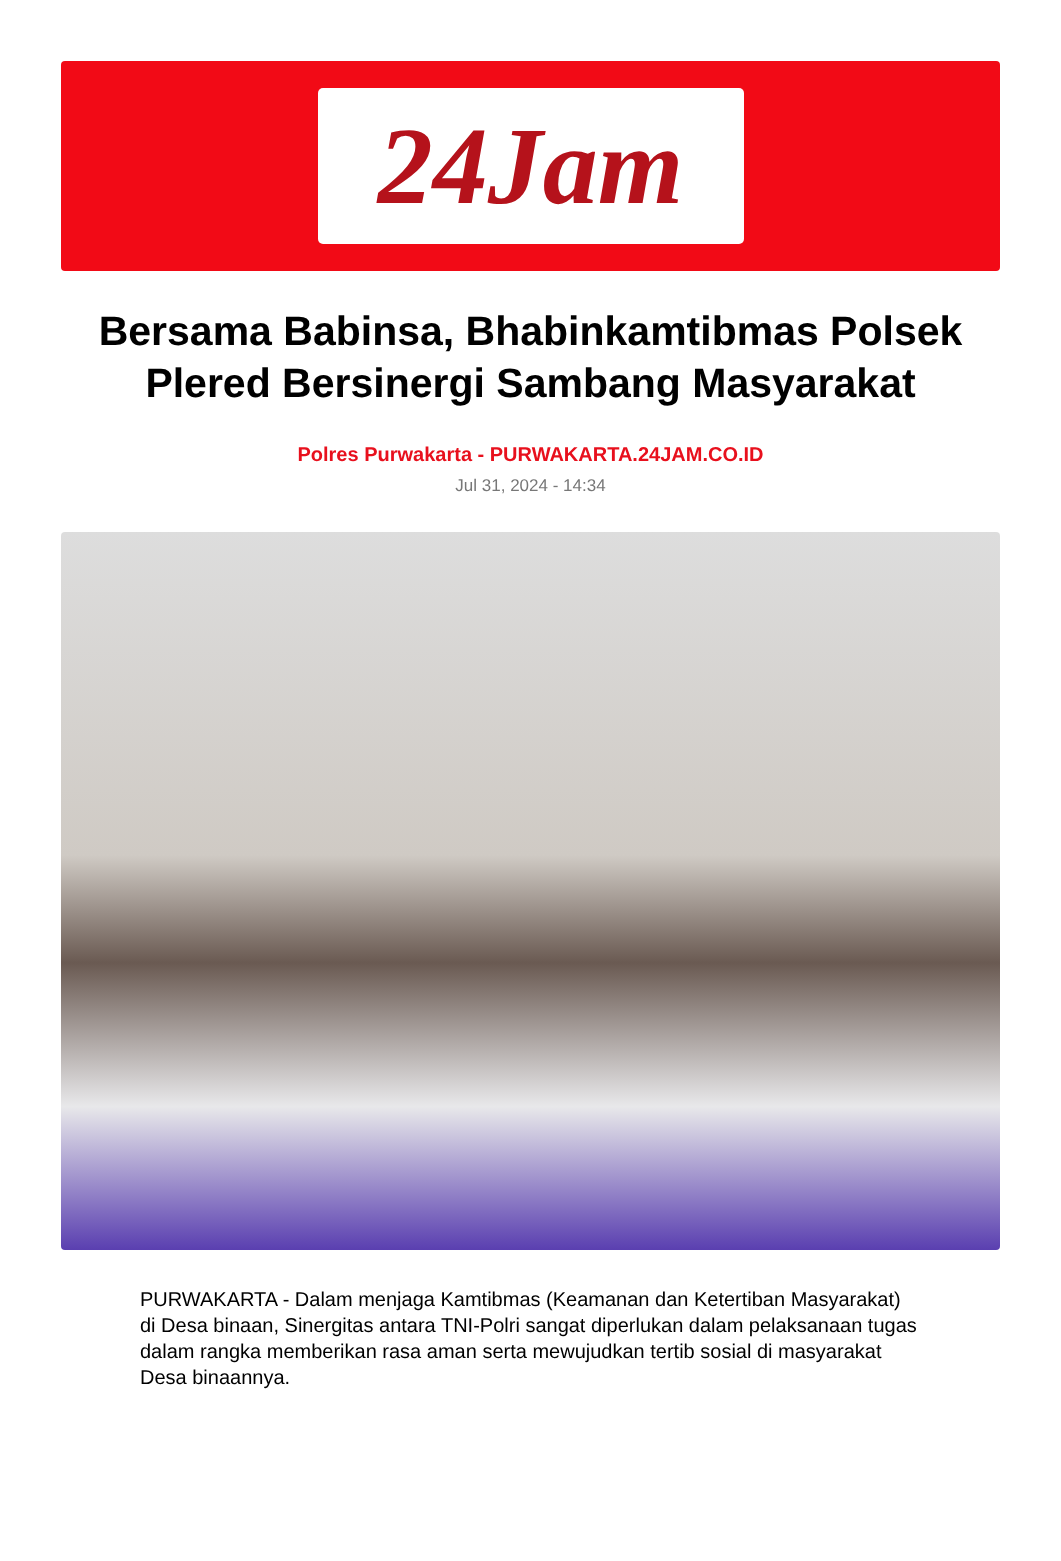24Jam
Bersama Babinsa, Bhabinkamtibmas Polsek Plered Bersinergi Sambang Masyarakat
Polres Purwakarta - PURWAKARTA.24JAM.CO.ID
Jul 31, 2024 - 14:34
PURWAKARTA - Dalam menjaga Kamtibmas (Keamanan dan Ketertiban Masyarakat) di Desa binaan, Sinergitas antara TNI-Polri sangat diperlukan dalam pelaksanaan tugas dalam rangka memberikan rasa aman serta mewujudkan tertib sosial di masyarakat Desa binaannya.